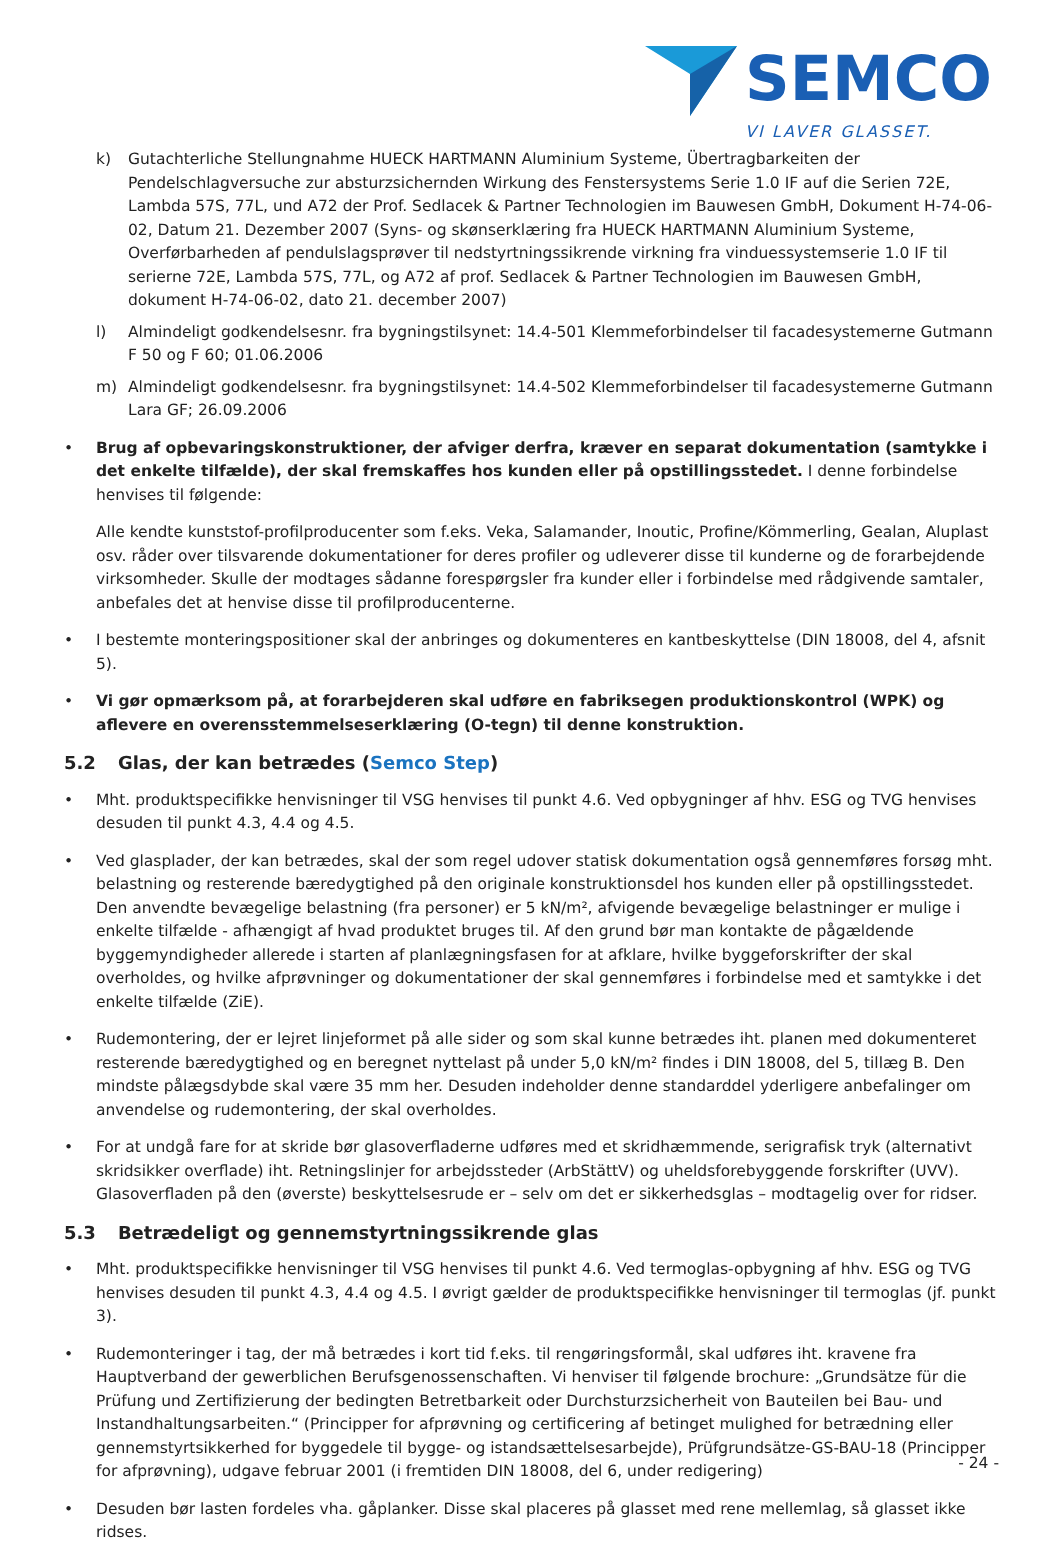SEMCO
VI LAVER GLASSET.
k) Gutachterliche Stellungnahme HUECK HARTMANN Aluminium Systeme, Übertragbarkeiten der Pendelschlagversuche zur absturzsichernden Wirkung des Fenstersystems Serie 1.0 IF auf die Serien 72E, Lambda 57S, 77L, und A72 der Prof. Sedlacek & Partner Technologien im Bauwesen GmbH, Dokument H-74-06-02, Datum 21. Dezember 2007 (Syns- og skønserklæring fra HUECK HARTMANN Aluminium Systeme, Overførbarheden af pendulslagsprøver til nedstyrtningssikrende virkning fra vinduessystemserie 1.0 IF til serierne 72E, Lambda 57S, 77L, og A72 af prof. Sedlacek & Partner Technologien im Bauwesen GmbH, dokument H-74-06-02, dato 21. december 2007)
l) Almindeligt godkendelsesnr. fra bygningstilsynet: 14.4-501 Klemmeforbindelser til facadesystemerne Gutmann F 50 og F 60; 01.06.2006
m) Almindeligt godkendelsesnr. fra bygningstilsynet: 14.4-502 Klemmeforbindelser til facadesystemerne Gutmann Lara GF; 26.09.2006
• Brug af opbevaringskonstruktioner, der afviger derfra, kræver en separat dokumentation (samtykke i det enkelte tilfælde), der skal fremskaffes hos kunden eller på opstillingsstedet. I denne forbindelse henvises til følgende:
Alle kendte kunststof-profilproducenter som f.eks. Veka, Salamander, Inoutic, Profine/Kömmerling, Gealan, Aluplast osv. råder over tilsvarende dokumentationer for deres profiler og udleverer disse til kunderne og de forarbejdende virksomheder. Skulle der modtages sådanne forespørgsler fra kunder eller i forbindelse med rådgivende samtaler, anbefales det at henvise disse til profilproducenterne.
• I bestemte monteringspositioner skal der anbringes og dokumenteres en kantbeskyttelse (DIN 18008, del 4, afsnit 5).
• Vi gør opmærksom på, at forarbejderen skal udføre en fabriksegen produktionskontrol (WPK) og aflevere en overensstemmelseserklæring (O-tegn) til denne konstruktion.
5.2 Glas, der kan betrædes (Semco Step)
• Mht. produktspecifikke henvisninger til VSG henvises til punkt 4.6. Ved opbygninger af hhv. ESG og TVG henvises desuden til punkt 4.3, 4.4 og 4.5.
• Ved glasplader, der kan betrædes, skal der som regel udover statisk dokumentation også gennemføres forsøg mht. belastning og resterende bæredygtighed på den originale konstruktionsdel hos kunden eller på opstillingsstedet. Den anvendte bevægelige belastning (fra personer) er 5 kN/m², afvigende bevægelige belastninger er mulige i enkelte tilfælde - afhængigt af hvad produktet bruges til. Af den grund bør man kontakte de pågældende byggemyndigheder allerede i starten af planlægningsfasen for at afklare, hvilke byggeforskrifter der skal overholdes, og hvilke afprøvninger og dokumentationer der skal gennemføres i forbindelse med et samtykke i det enkelte tilfælde (ZiE).
• Rudemontering, der er lejret linjeformet på alle sider og som skal kunne betrædes iht. planen med dokumenteret resterende bæredygtighed og en beregnet nyttelast på under 5,0 kN/m² findes i DIN 18008, del 5, tillæg B. Den mindste pålægsdybde skal være 35 mm her. Desuden indeholder denne standarddel yderligere anbefalinger om anvendelse og rudemontering, der skal overholdes.
• For at undgå fare for at skride bør glasoverfladerne udføres med et skridhæmmende, serigrafisk tryk (alternativt skridsikker overflade) iht. Retningslinjer for arbejdssteder (ArbStättV) og uheldsforebyggende forskrifter (UVV). Glasoverfladen på den (øverste) beskyttelsesrude er – selv om det er sikkerhedsglas – modtagelig over for ridser.
5.3 Betrædeligt og gennemstyrtningssikrende glas
• Mht. produktspecifikke henvisninger til VSG henvises til punkt 4.6. Ved termoglas-opbygning af hhv. ESG og TVG henvises desuden til punkt 4.3, 4.4 og 4.5. I øvrigt gælder de produktspecifikke henvisninger til termoglas (jf. punkt 3).
• Rudemonteringer i tag, der må betrædes i kort tid f.eks. til rengøringsformål, skal udføres iht. kravene fra Hauptverband der gewerblichen Berufsgenossenschaften. Vi henviser til følgende brochure: „Grundsätze für die Prüfung und Zertifizierung der bedingten Betretbarkeit oder Durchsturzsicherheit von Bauteilen bei Bau- und Instandhaltungsarbeiten.“ (Principper for afprøvning og certificering af betinget mulighed for betrædning eller gennemstyrtsikkerhed for byggedele til bygge- og istandsættelsesarbejde), Prüfgrundsätze-GS-BAU-18 (Principper for afprøvning), udgave februar 2001 (i fremtiden DIN 18008, del 6, under redigering)
• Desuden bør lasten fordeles vha. gåplanker. Disse skal placeres på glasset med rene mellemlag, så glasset ikke ridses.
- 24 -